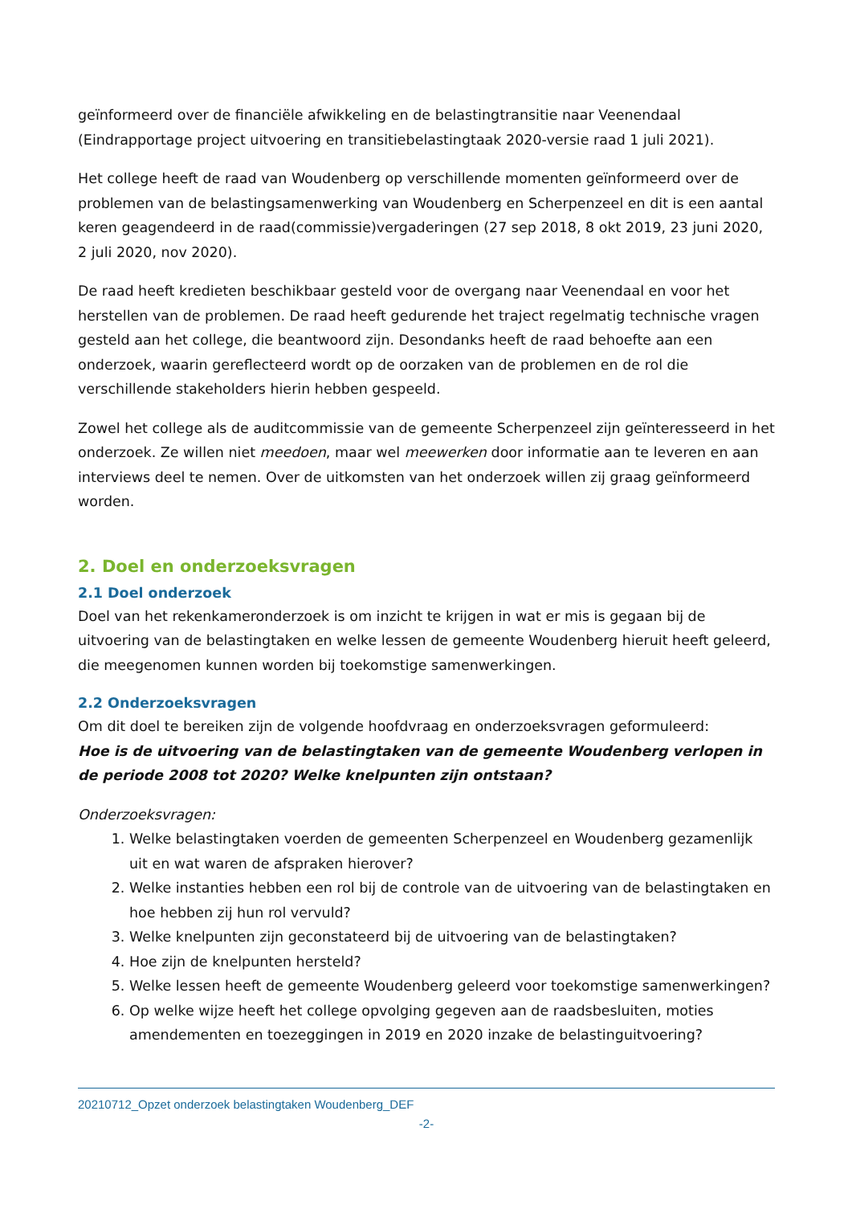geïnformeerd over de financiële afwikkeling en de belastingtransitie naar Veenendaal (Eindrapportage project uitvoering en transitiebelastingtaak 2020-versie raad 1 juli 2021).
Het college heeft de raad van Woudenberg op verschillende momenten geïnformeerd over de problemen van de belastingsamenwerking van Woudenberg en Scherpenzeel en dit is een aantal keren geagendeerd in de raad(commissie)vergaderingen (27 sep 2018, 8 okt 2019, 23 juni 2020, 2 juli 2020, nov 2020).
De raad heeft kredieten beschikbaar gesteld voor de overgang naar Veenendaal en voor het herstellen van de problemen. De raad heeft gedurende het traject regelmatig technische vragen gesteld aan het college, die beantwoord zijn. Desondanks heeft de raad behoefte aan een onderzoek, waarin gereflecteerd wordt op de oorzaken van de problemen en de rol die verschillende stakeholders hierin hebben gespeeld.
Zowel het college als de auditcommissie van de gemeente Scherpenzeel zijn geïnteresseerd in het onderzoek. Ze willen niet meedoen, maar wel meewerken door informatie aan te leveren en aan interviews deel te nemen. Over de uitkomsten van het onderzoek willen zij graag geïnformeerd worden.
2. Doel en onderzoeksvragen
2.1 Doel onderzoek
Doel van het rekenkameronderzoek is om inzicht te krijgen in wat er mis is gegaan bij de uitvoering van de belastingtaken en welke lessen de gemeente Woudenberg hieruit heeft geleerd, die meegenomen kunnen worden bij toekomstige samenwerkingen.
2.2 Onderzoeksvragen
Om dit doel te bereiken zijn de volgende hoofdvraag en onderzoeksvragen geformuleerd:
Hoe is de uitvoering van de belastingtaken van de gemeente Woudenberg verlopen in de periode 2008 tot 2020? Welke knelpunten zijn ontstaan?
Onderzoeksvragen:
1. Welke belastingtaken voerden de gemeenten Scherpenzeel en Woudenberg gezamenlijk uit en wat waren de afspraken hierover?
2. Welke instanties hebben een rol bij de controle van de uitvoering van de belastingtaken en hoe hebben zij hun rol vervuld?
3. Welke knelpunten zijn geconstateerd bij de uitvoering van de belastingtaken?
4. Hoe zijn de knelpunten hersteld?
5. Welke lessen heeft de gemeente Woudenberg geleerd voor toekomstige samenwerkingen?
6. Op welke wijze heeft het college opvolging gegeven aan de raadsbesluiten, moties amendementen en toezeggingen in 2019 en 2020 inzake de belastinguitvoering?
20210712_Opzet onderzoek belastingtaken Woudenberg_DEF
-2-